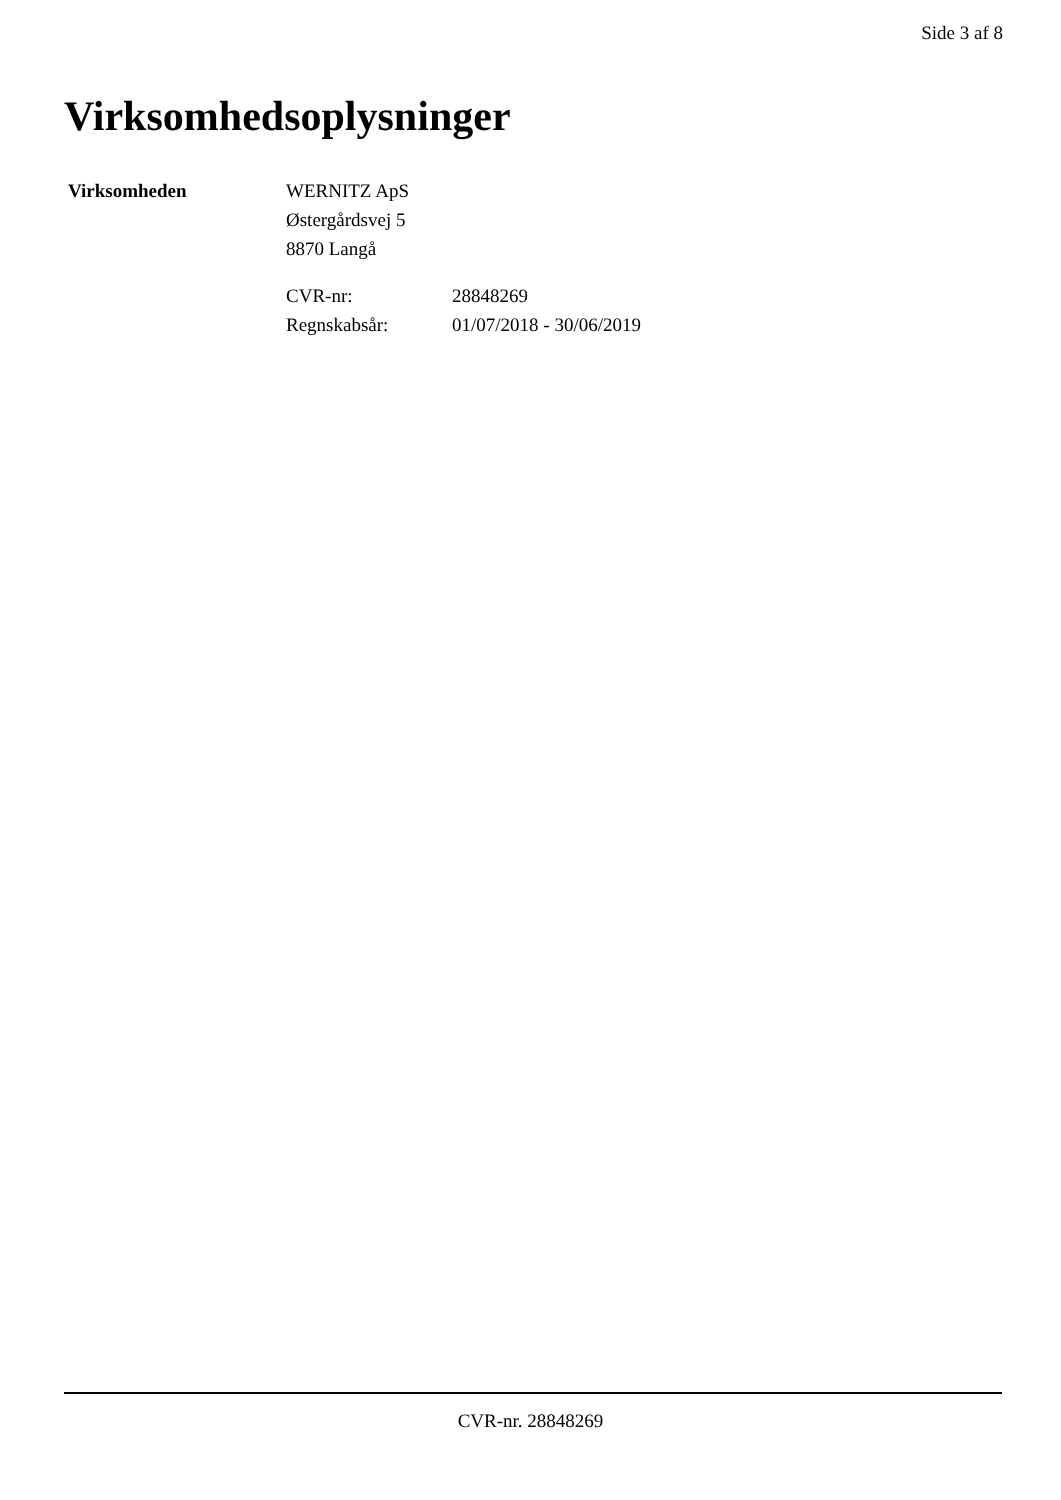Side 3 af 8
Virksomhedsoplysninger
Virksomheden WERNITZ ApS
Østergårdsvej 5
8870 Langå
CVR-nr: 28848269 Regnskabsår: 01/07/2018 - 30/06/2019
CVR-nr. 28848269